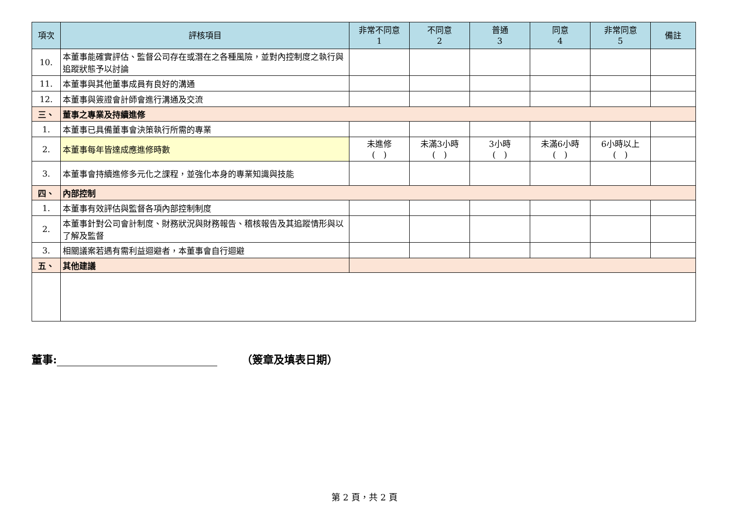| 項次 | 評核項目 | 非常不同意 1 | 不同意 2 | 普通 3 | 同意 4 | 非常同意 5 | 備註 |
| --- | --- | --- | --- | --- | --- | --- | --- |
| 10. | 本董事能確實評估、監督公司存在或潛在之各種風險，並對內控制度之執行與追蹤狀態予以討論 | | | | | | |
| 11. | 本董事與其他董事成員有良好的溝通 | | | | | | |
| 12. | 本董事與簽證會計師會進行溝通及交流 | | | | | | |
| 三、 | 董事之專業及持續進修 | | | | | | |
| 1. | 本董事已具備董事會決策執行所需的專業 | | | | | | |
| 2. | 本董事每年皆達成應進修時數 | 未進修 ( ) | 未滿3小時 ( ) | 3小時 ( ) | 未滿6小時 ( ) | 6小時以上 ( ) | |
| 3. | 本董事會持續進修多元化之課程，並強化本身的專業知識與技能 | | | | | | |
| 四、 | 內部控制 | | | | | | |
| 1. | 本董事有效評估與監督各項內部控制制度 | | | | | | |
| 2. | 本董事針對公司會計制度、財務狀況與財務報告、稽核報告及其追蹤情形與以了解及監督 | | | | | | |
| 3. | 相關議案若遇有需利益迴避者，本董事會自行迴避 | | | | | | |
| 五、 | 其他建議 | | | | | | |
董事: （簽章及填表日期）
第 2 頁，共 2 頁